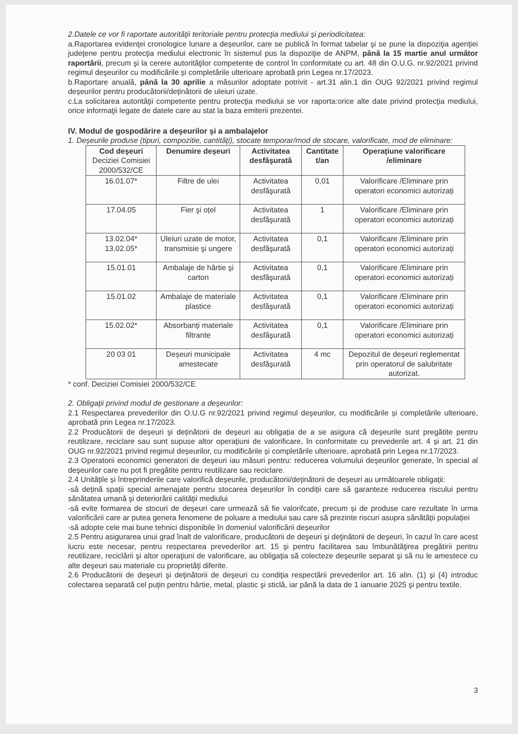2.Datele ce vor fi raportate autorităţii teritoriale pentru protecţia mediului şi periodicitatea:
a.Raportarea evidenţei cronologice lunare a deșeurilor, care se publică în format tabelar şi se pune la dispoziţia agenţiei judeţene pentru protecţia mediului electronic în sistemul pus la dispoziţie de ANPM, până la 15 martie anul următor raportării, precum şi la cerere autorităţilor competente de control în conformitate cu art. 48 din O.U.G. nr.92/2021 privind regimul deşeurilor cu modificările și completările ulterioare aprobată prin Legea nr.17/2023.
b.Raportare anuală, până la 30 aprilie a măsurilor adoptate potrivit - art.31 alin.1 din OUG 92/2021 privind regimul deșeurilor pentru producătorii/deținătorii de uleiuri uzate.
c.La solicitarea autorităţii competente pentru protecţia mediului se vor raporta:orice alte date privind protecţia mediului, orice informaţii legate de datele care au stat la baza emiterii prezentei.
IV. Modul de gospodărire a deşeurilor şi a ambalajelor
1. Deşeurile produse (tipuri, compozitie, cantităţi), stocate temporar/mod de stocare, valorificate, mod de eliminare:
| Cod deşeuri Deciziei Comisiei 2000/532/CE | Denumire deșeuri | Activitatea desfăşurată | Cantitate t/an | Operațiune valorificare /eliminare |
| --- | --- | --- | --- | --- |
| 16.01.07* | Filtre de ulei | Activitatea desfăşurată | 0,01 | Valorificare /Eliminare prin operatori economici autorizați |
| 17.04.05 | Fier şi oțel | Activitatea desfăşurată | 1 | Valorificare /Eliminare prin operatori economici autorizați |
| 13.02.04* 13.02.05* | Uleiuri uzate de motor, transmisie şi ungere | Activitatea desfăşurată | 0,1 | Valorificare /Eliminare prin operatori economici autorizați |
| 15.01.01 | Ambalaje de hârtie şi carton | Activitatea desfăşurată | 0,1 | Valorificare /Eliminare prin operatori economici autorizați |
| 15.01.02 | Ambalaje de materiale plastice | Activitatea desfăşurată | 0,1 | Valorificare /Eliminare prin operatori economici autorizați |
| 15.02.02* | Absorbanți materiale filtrante | Activitatea desfăşurată | 0,1 | Valorificare /Eliminare prin operatori economici autorizați |
| 20 03 01 | Deșeuri municipale amestecate | Activitatea desfăşurată | 4 mc | Depozitul de deşeuri reglementat prin operatorul de salubritate autorizat. |
* conf. Deciziei Comisiei 2000/532/CE
2. Obligaţii privind modul de gestionare a deşeurilor:
2.1 Respectarea prevederilor din O.U.G nr.92/2021 privind regimul deșeurilor, cu modificările și completările ulterioare, aprobată prin Legea nr.17/2023.
2.2 Producătorii de deșeuri și deținătorii de deșeuri au obligația de a se asigura că deșeurile sunt pregătite pentru reutilizare, reciclare sau sunt supuse altor operațiuni de valorificare, în conformitate cu prevederile art. 4 și art. 21 din OUG nr.92/2021 privind regimul deșeurilor, cu modificările și completările ulterioare, aprobată prin Legea nr.17/2023.
2.3 Operatorii economici generatori de deşeuri iau măsuri pentru: reducerea volumului deşeurilor generate, în special al deşeurilor care nu pot fi pregătite pentru reutilizare sau reciclare.
2.4 Unitățile și întreprinderile care valorifică deșeurile, producătorii/deținătorii de deșeuri au următoarele obligații:
-să dețină spații special amenajate pentru stocarea deșeurilor în condiții care să garanteze reducerea riscului pentru sănătatea umană și deteriorării calității mediului
-să evite formarea de stocuri de deșeuri care urmează să fie valorifcate, precum și de produse care rezultate în urma valorificării care ar putea genera fenomene de poluare a mediului sau care să prezinte riscuri asupra sănătății populației
-să adopte cele mai bune tehnici disponibile în domeniul valorificării deșeurilor
2.5 Pentru asigurarea unui grad înalt de valorificare, producătorii de deşeuri şi deţinătorii de deşeuri, în cazul în care acest lucru este necesar, pentru respectarea prevederilor art. 15 şi pentru facilitarea sau îmbunătăţirea pregătirii pentru reutilizare, reciclării şi altor operaţiuni de valorificare, au obligaţia să colecteze deşeurile separat şi să nu le amestece cu alte deşeuri sau materiale cu proprietăţi diferite.
2.6 Producătorii de deşeuri şi deţinătorii de deşeuri cu condiţia respectării prevederilor art. 16 alin. (1) şi (4) introduc colectarea separată cel puţin pentru hârtie, metal, plastic şi sticlă, iar până la data de 1 ianuarie 2025 şi pentru textile.
3